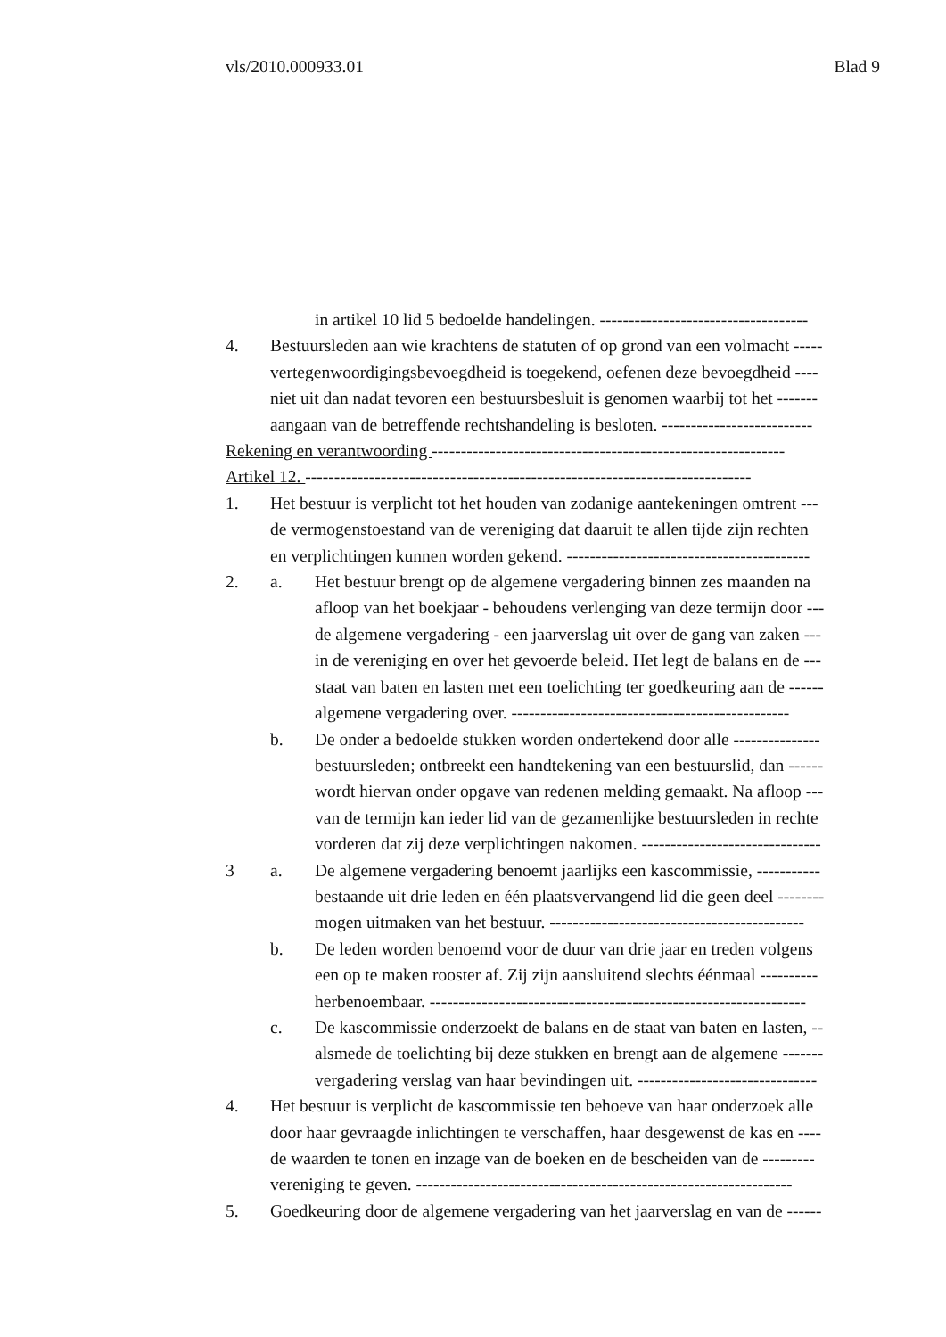vls/2010.000933.01 Blad 9
in artikel 10 lid 5 bedoelde handelingen. ------------------------------------
4. Bestuursleden aan wie krachtens de statuten of op grond van een volmacht -----
vertegenwoordigingsbevoegdheid is toegekend, oefenen deze bevoegdheid ----
niet uit dan nadat tevoren een bestuursbesluit is genomen waarbij tot het -------
aangaan van de betreffende rechtshandeling is besloten. --------------------------
Rekening en verantwoording -------------------------------------------------------------
Artikel 12. -----------------------------------------------------------------------------
1. Het bestuur is verplicht tot het houden van zodanige aantekeningen omtrent ---
de vermogenstoestand van de vereniging dat daaruit te allen tijde zijn rechten
en verplichtingen kunnen worden gekend. ------------------------------------------
2. a. Het bestuur brengt op de algemene vergadering binnen zes maanden na
afloop van het boekjaar - behoudens verlenging van deze termijn door ---
de algemene vergadering - een jaarverslag uit over de gang van zaken ---
in de vereniging en over het gevoerde beleid. Het legt de balans en de ---
staat van baten en lasten met een toelichting ter goedkeuring aan de ------
algemene vergadering over. ------------------------------------------------
b. De onder a bedoelde stukken worden ondertekend door alle ---------------
bestuursleden; ontbreekt een handtekening van een bestuurslid, dan ------
wordt hiervan onder opgave van redenen melding gemaakt. Na afloop ---
van de termijn kan ieder lid van de gezamenlijke bestuursleden in rechte
vorderen dat zij deze verplichtingen nakomen. -------------------------------
3 a. De algemene vergadering benoemt jaarlijks een kascommissie, -----------
bestaande uit drie leden en één plaatsvervangend lid die geen deel --------
mogen uitmaken van het bestuur. --------------------------------------------
b. De leden worden benoemd voor de duur van drie jaar en treden volgens
een op te maken rooster af. Zij zijn aansluitend slechts éénmaal ----------
herbenoembaar. -----------------------------------------------------------------
c. De kascommissie onderzoekt de balans en de staat van baten en lasten, --
alsmede de toelichting bij deze stukken en brengt aan de algemene -------
vergadering verslag van haar bevindingen uit. -------------------------------
4. Het bestuur is verplicht de kascommissie ten behoeve van haar onderzoek alle
door haar gevraagde inlichtingen te verschaffen, haar desgewenst de kas en ----
de waarden te tonen en inzage van de boeken en de bescheiden van de ---------
vereniging te geven. -----------------------------------------------------------------
5. Goedkeuring door de algemene vergadering van het jaarverslag en van de ------